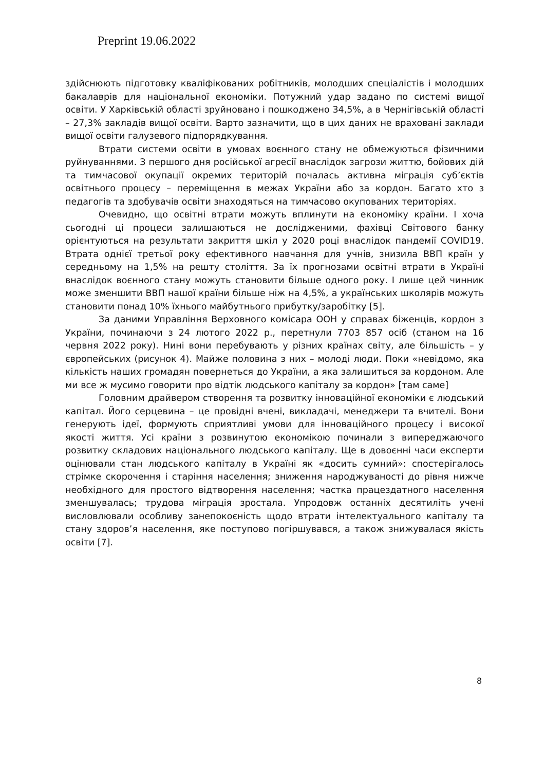Preprint 19.06.2022
здійснюють підготовку кваліфікованих робітників, молодших спеціалістів і молодших бакалаврів для національної економіки. Потужний удар задано по системі вищої освіти. У Харківській області зруйновано і пошкоджено 34,5%, а в Чернігівській області – 27,3% закладів вищої освіти. Варто зазначити, що в цих даних не враховані заклади вищої освіти галузевого підпорядкування.
Втрати системи освіти в умовах воєнного стану не обмежуються фізичними руйнуваннями. З першого дня російської агресії внаслідок загрози життю, бойових дій та тимчасової окупації окремих територій почалась активна міграція суб’єктів освітнього процесу – переміщення в межах України або за кордон. Багато хто з педагогів та здобувачів освіти знаходяться на тимчасово окупованих територіях.
Очевидно, що освітні втрати можуть вплинути на економіку країни. І хоча сьогодні ці процеси залишаються не дослідженими, фахівці Світового банку орієнтуються на результати закриття шкіл у 2020 році внаслідок пандемії COVID19. Втрата однієї третьої року ефективного навчання для учнів, знизила ВВП країн у середньому на 1,5% на решту століття. За їх прогнозами освітні втрати в Україні внаслідок воєнного стану можуть становити більше одного року. І лише цей чинник може зменшити ВВП нашої країни більше ніж на 4,5%, а українських школярів можуть становити понад 10% їхнього майбутнього прибутку/заробітку [5].
За даними Управління Верховного комісара ООН у справах біженців, кордон з України, починаючи з 24 лютого 2022 р., перетнули 7703 857 осіб (станом на 16 червня 2022 року). Нині вони перебувають у різних країнах світу, але більшість – у європейських (рисунок 4). Майже половина з них – молоді люди. Поки «невідомо, яка кількість наших громадян повернеться до України, а яка залишиться за кордоном. Але ми все ж мусимо говорити про відтік людського капіталу за кордон» [там саме]
Головним драйвером створення та розвитку інноваційної економіки є людський капітал. Його серцевина – це провідні вчені, викладачі, менеджери та вчителі. Вони генерують ідеї, формують сприятливі умови для інноваційного процесу і високої якості життя. Усі країни з розвинутою економікою починали з випереджаючого розвитку складових національного людського капіталу. Ще в довоєнні часи експерти оцінювали стан людського капіталу в Україні як «досить сумний»: спостерігалось стрімке скорочення і старіння населення; зниження народжуваності до рівня нижче необхідного для простого відтворення населення; частка працездатного населення зменшувалась; трудова міграція зростала. Упродовж останніх десятиліть учені висловлювали особливу занепокоєність щодо втрати інтелектуального капіталу та стану здоров’я населення, яке поступово погіршувався, а також знижувалася якість освіти [7].
8